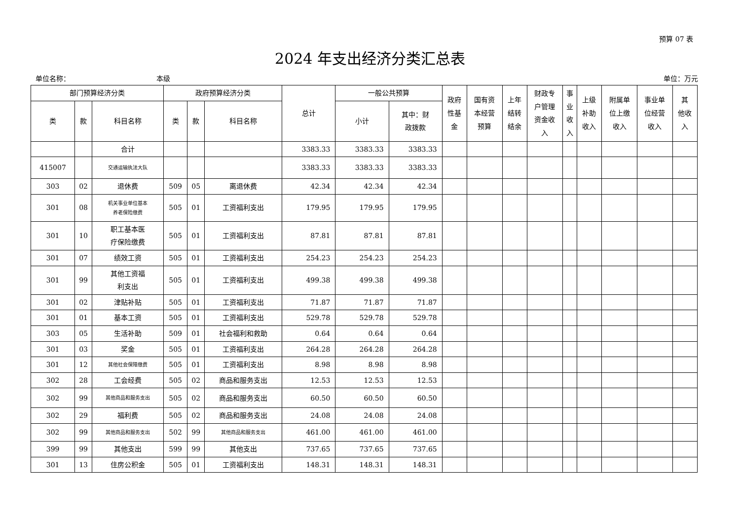预算 07 表
2024 年支出经济分类汇总表
单位名称： 本级 单位：万元
| 部门预算经济分类 | | | 政府预算经济分类 | | | 总计 | 一般公共预算 | | 政府 性基 金 | 国有资 本经营 预算 | 上年 结转 结余 | 财政专 户管理 资金收 入 | 事 业 收 入 | 上级 补助 收入 | 附属单 位上缴 收入 | 事业单 位经营 收入 | 其 他收 入 |
| --- | --- | --- | --- | --- | --- | --- | --- | --- | --- | --- | --- | --- | --- | --- | --- | --- | --- |
| 类 | 款 | 科目名称 | 类 | 款 | 科目名称 | | 小计 | 其中：财 政拨款 | | | | | | | | | |
| | | 合计 | | | | 3383.33 | 3383.33 | 3383.33 | | | | | | | | | |
| 415007 | | 交通运输执法大队 | | | | 3383.33 | 3383.33 | 3383.33 | | | | | | | | | |
| 303 | 02 | 退休费 | 509 | 05 | 离退休费 | 42.34 | 42.34 | 42.34 | | | | | | | | | |
| 301 | 08 | 机关事业单位基本 养老保险缴费 | 505 | 01 | 工资福利支出 | 179.95 | 179.95 | 179.95 | | | | | | | | | |
| 301 | 10 | 职工基本医 疗保险缴费 | 505 | 01 | 工资福利支出 | 87.81 | 87.81 | 87.81 | | | | | | | | | |
| 301 | 07 | 绩效工资 | 505 | 01 | 工资福利支出 | 254.23 | 254.23 | 254.23 | | | | | | | | | |
| 301 | 99 | 其他工资福 利支出 | 505 | 01 | 工资福利支出 | 499.38 | 499.38 | 499.38 | | | | | | | | | |
| 301 | 02 | 津贴补贴 | 505 | 01 | 工资福利支出 | 71.87 | 71.87 | 71.87 | | | | | | | | | |
| 301 | 01 | 基本工资 | 505 | 01 | 工资福利支出 | 529.78 | 529.78 | 529.78 | | | | | | | | | |
| 303 | 05 | 生活补助 | 509 | 01 | 社会福利和救助 | 0.64 | 0.64 | 0.64 | | | | | | | | | |
| 301 | 03 | 奖金 | 505 | 01 | 工资福利支出 | 264.28 | 264.28 | 264.28 | | | | | | | | | |
| 301 | 12 | 其他社会保障缴费 | 505 | 01 | 工资福利支出 | 8.98 | 8.98 | 8.98 | | | | | | | | | |
| 302 | 28 | 工会经费 | 505 | 02 | 商品和服务支出 | 12.53 | 12.53 | 12.53 | | | | | | | | | |
| 302 | 99 | 其他商品和服务支出 | 505 | 02 | 商品和服务支出 | 60.50 | 60.50 | 60.50 | | | | | | | | | |
| 302 | 29 | 福利费 | 505 | 02 | 商品和服务支出 | 24.08 | 24.08 | 24.08 | | | | | | | | | |
| 302 | 99 | 其他商品和服务支出 | 502 | 99 | 其他商品和服务支出 | 461.00 | 461.00 | 461.00 | | | | | | | | | |
| 399 | 99 | 其他支出 | 599 | 99 | 其他支出 | 737.65 | 737.65 | 737.65 | | | | | | | | | |
| 301 | 13 | 住房公积金 | 505 | 01 | 工资福利支出 | 148.31 | 148.31 | 148.31 | | | | | | | | | |